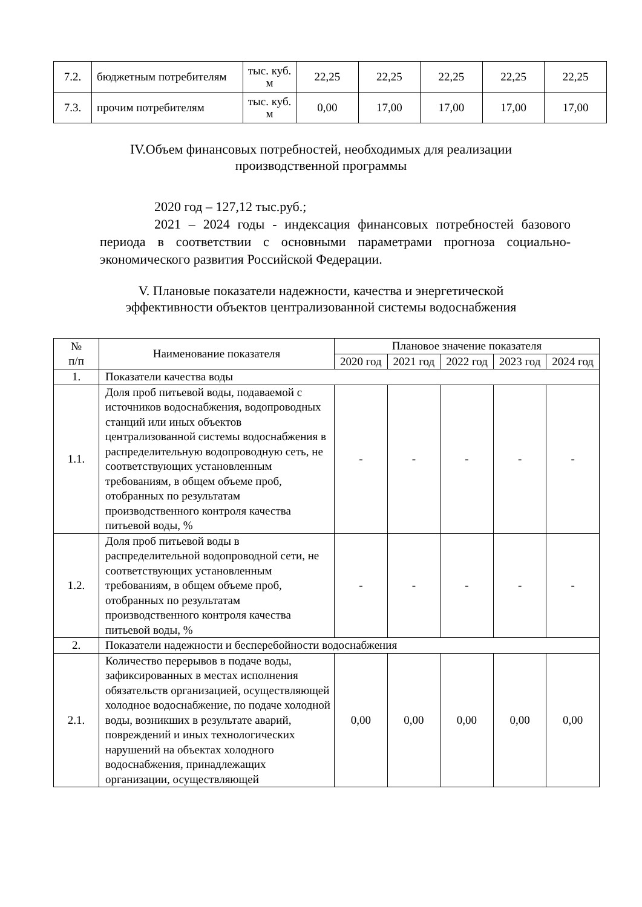| 7.2. | бюджетным потребителям | тыс. куб. м | 22,25 | 22,25 | 22,25 | 22,25 | 22,25 |
| 7.3. | прочим потребителям | тыс. куб. м | 0,00 | 17,00 | 17,00 | 17,00 | 17,00 |
IV.Объем финансовых потребностей, необходимых для реализации
производственной программы
2020 год – 127,12 тыс.руб.;
2021 – 2024 годы - индексация финансовых потребностей базового периода в соответствии с основными параметрами прогноза социально-экономического развития Российской Федерации.
V. Плановые показатели надежности, качества и энергетической
эффективности объектов централизованной системы водоснабжения
| № п/п | Наименование показателя | Плановое значение показателя | | | | |
| | | 2020 год | 2021 год | 2022 год | 2023 год | 2024 год |
| 1. | Показатели качества воды | | | | | |
| 1.1. | Доля проб питьевой воды, подаваемой с источников водоснабжения, водопроводных станций или иных объектов централизованной системы водоснабжения в распределительную водопроводную сеть, не соответствующих установленным требованиям, в общем объеме проб, отобранных по результатам производственного контроля качества питьевой воды, % | - | - | - | - | - |
| 1.2. | Доля проб питьевой воды в распределительной водопроводной сети, не соответствующих установленным требованиям, в общем объеме проб, отобранных по результатам производственного контроля качества питьевой воды, % | - | - | - | - | - |
| 2. | Показатели надежности и бесперебойности водоснабжения | | | | | |
| 2.1. | Количество перерывов в подаче воды, зафиксированных в местах исполнения обязательств организацией, осуществляющей холодное водоснабжение, по подаче холодной воды, возникших в результате аварий, повреждений и иных технологических нарушений на объектах холодного водоснабжения, принадлежащих организации, осуществляющей | 0,00 | 0,00 | 0,00 | 0,00 | 0,00 |